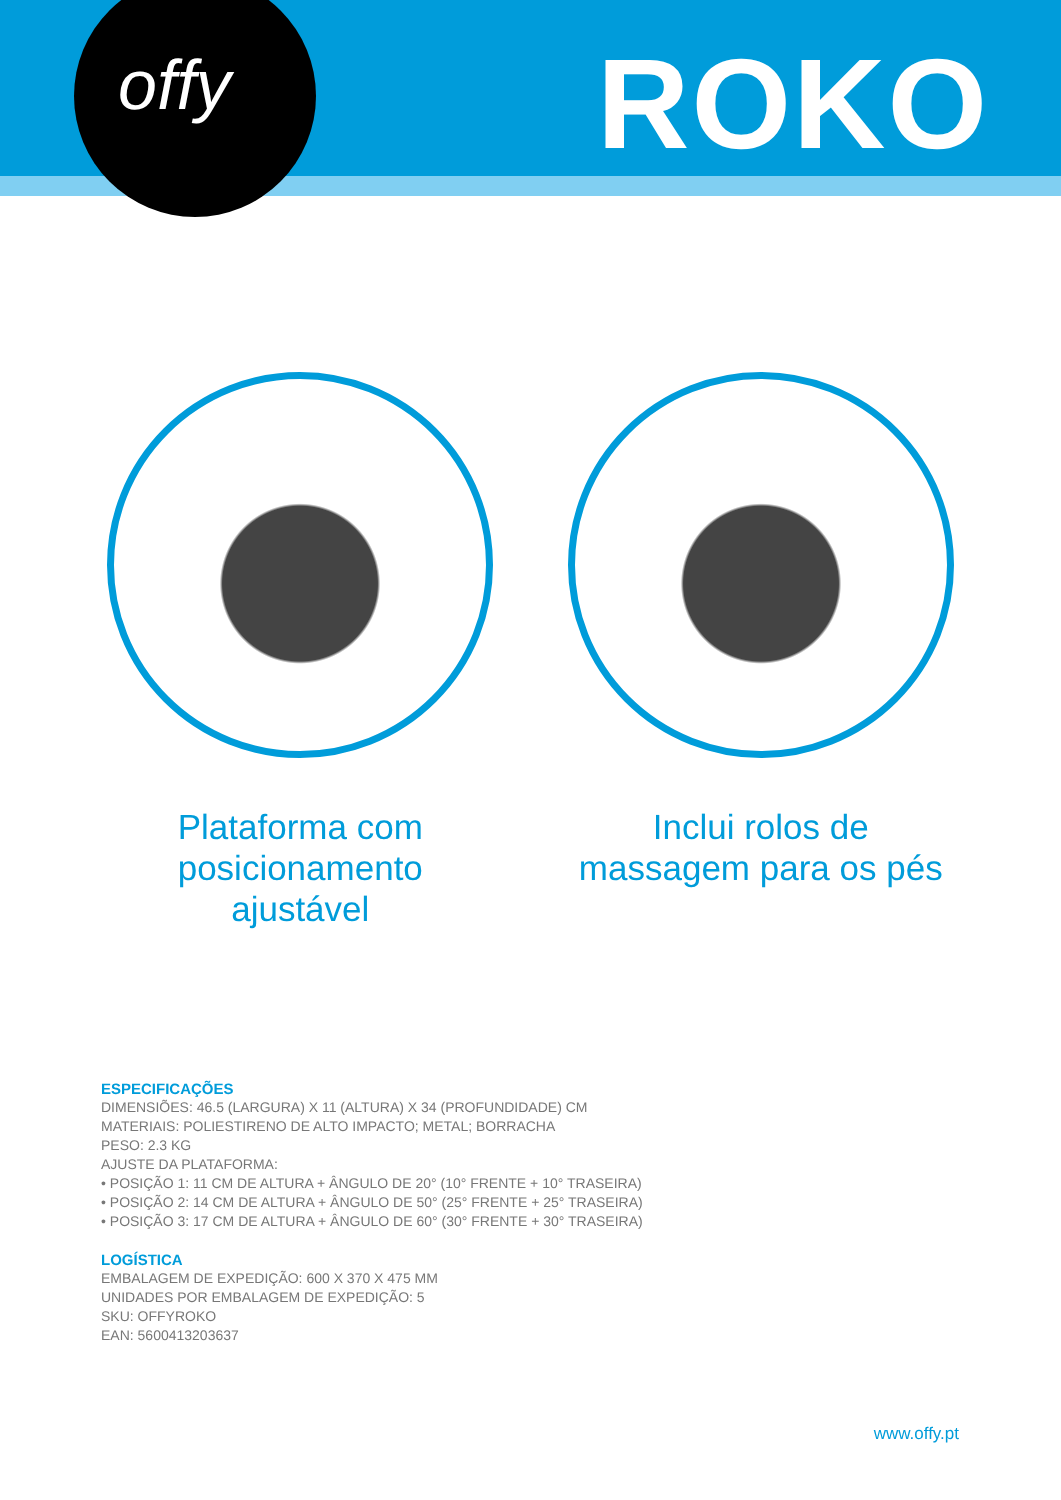offy ROKO
Plataforma com posicionamento ajustável
Inclui rolos de massagem para os pés
ESPECIFICAÇÕES
DIMENSIÕES: 46.5 (LARGURA) X 11 (ALTURA) X 34 (PROFUNDIDADE) CM
MATERIAIS: POLIESTIRENO DE ALTO IMPACTO; METAL; BORRACHA
PESO: 2.3 KG
AJUSTE DA PLATAFORMA:
• POSIÇÃO 1: 11 CM DE ALTURA + ÂNGULO DE 20° (10° FRENTE + 10° TRASEIRA)
• POSIÇÃO 2: 14 CM DE ALTURA + ÂNGULO DE 50° (25° FRENTE + 25° TRASEIRA)
• POSIÇÃO 3: 17 CM DE ALTURA + ÂNGULO DE 60° (30° FRENTE + 30° TRASEIRA)
LOGÍSTICA
EMBALAGEM DE EXPEDIÇÃO: 600 X 370 X 475 MM
UNIDADES POR EMBALAGEM DE EXPEDIÇÃO: 5
SKU: OFFYROKO
EAN: 5600413203637
www.offy.pt